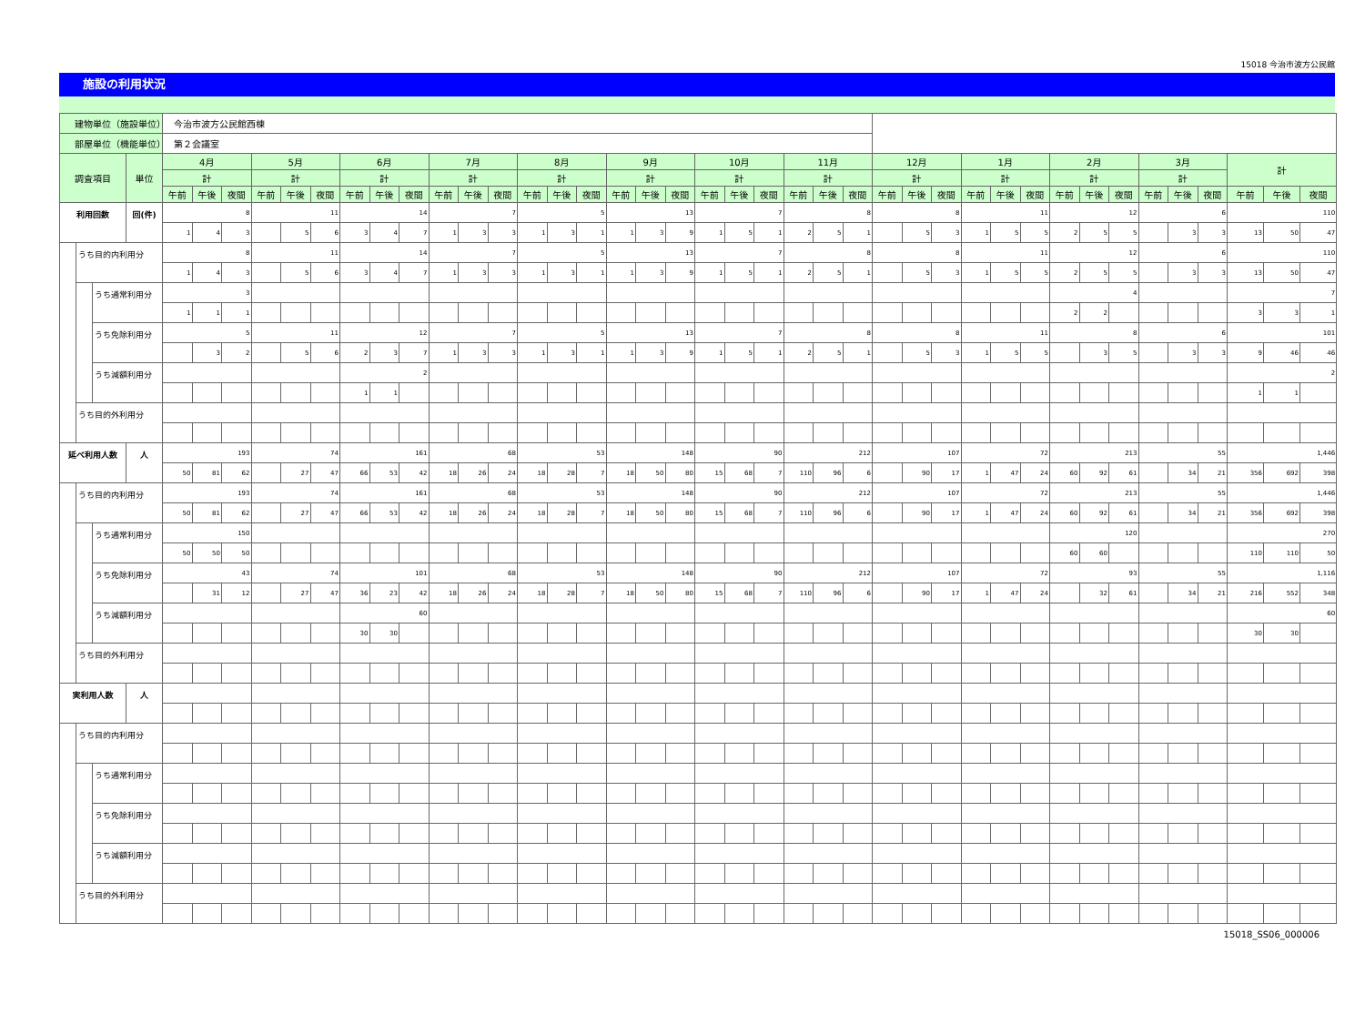15018 今治市波方公民館
施設の利用状況
| 建物単位（施設単位） | | | | 今治市波方公民館西棟 | | | | | | | | | | | | | | | | | | | | | | | | | | | | | | | | | | | | | | |
| 部屋単位（機能単位） | | | | 第２会議室 | | | | | | | | | | | | | | | | | | | | | | | | | | | | | | | | | | | | | | |
| 調査項目 | | | 単位 | 4月 | | | 5月 | | | 6月 | | | 7月 | | | 8月 | | | 9月 | | | 10月 | | | 11月 | | | 12月 | | | 1月 | | | 2月 | | | 3月 | | | 計 | | |
| | | | | 計 | | | 計 | | | 計 | | | 計 | | | 計 | | | 計 | | | 計 | | | 計 | | | 計 | | | 計 | | | 計 | | | 計 | | | | | |
| | | | | 午前 | 午後 | 夜間 | 午前 | 午後 | 夜間 | 午前 | 午後 | 夜間 | 午前 | 午後 | 夜間 | 午前 | 午後 | 夜間 | 午前 | 午後 | 夜間 | 午前 | 午後 | 夜間 | 午前 | 午後 | 夜間 | 午前 | 午後 | 夜間 | 午前 | 午後 | 夜間 | 午前 | 午後 | 夜間 | 午前 | 午後 | 夜間 | 午前 | 午後 | 夜間 |
| 利用回数 | | | 回(件) | 8 | | | 11 | | | 14 | | | 7 | | | 5 | | | 13 | | | 7 | | | 8 | | | 8 | | | 11 | | | 12 | | | 6 | | | 110 | | |
| | | | | 1 | 4 | 3 | | 5 | 6 | 3 | 4 | 7 | 1 | 3 | 3 | 1 | 3 | 1 | 1 | 3 | 9 | 1 | 5 | 1 | 2 | 5 | 1 | | 5 | 3 | 1 | 5 | 5 | 2 | 5 | 5 | | 3 | 3 | 13 | 50 | 47 |
| | うち目的内利用分 | | | 8 | | | 11 | | | 14 | | | 7 | | | 5 | | | 13 | | | 7 | | | 8 | | | 8 | | | 11 | | | 12 | | | 6 | | | 110 | | |
| | | | | 1 | 4 | 3 | | 5 | 6 | 3 | 4 | 7 | 1 | 3 | 3 | 1 | 3 | 1 | 1 | 3 | 9 | 1 | 5 | 1 | 2 | 5 | 1 | | 5 | 3 | 1 | 5 | 5 | 2 | 5 | 5 | | 3 | 3 | 13 | 50 | 47 |
| | | うち通常利用分 | | 3 | | | | | | | | | | | | | | | | | | | | | | | | | | | | | | 4 | | | | | | 7 | | |
| | | | | 1 | 1 | 1 | | | | | | | | | | | | | | | | | | | | | | | | | | | | 2 | 2 | | | | | 3 | 3 | 1 |
| | | うち免除利用分 | | 5 | | | 11 | | | 12 | | | 7 | | | 5 | | | 13 | | | 7 | | | 8 | | | 8 | | | 11 | | | 8 | | | 6 | | | 101 | | |
| | | | | | 3 | 2 | | 5 | 6 | 2 | 3 | 7 | 1 | 3 | 3 | 1 | 3 | 1 | 1 | 3 | 9 | 1 | 5 | 1 | 2 | 5 | 1 | | 5 | 3 | 1 | 5 | 5 | | 3 | 5 | | 3 | 3 | 9 | 46 | 46 |
| | | うち減額利用分 | | | | | | | | 2 | | | | | | | | | | | | | | | | | | | | | | | | | | | | | | 2 | | |
| | | | | | | | | | | 1 | 1 | | | | | | | | | | | | | | | | | | | | | | | | | | | | | 1 | 1 | |
| | うち目的外利用分 | | | | | | | | | | | | | | | | | | | | | | | | | | | | | | | | | | | | | | | | | |
| 延べ利用人数 | | | 人 | 193 | | | 74 | | | 161 | | | 68 | | | 53 | | | 148 | | | 90 | | | 212 | | | 107 | | | 72 | | | 213 | | | 55 | | | 1,446 | | |
| | | | | 50 | 81 | 62 | | 27 | 47 | 66 | 53 | 42 | 18 | 26 | 24 | 18 | 28 | 7 | 18 | 50 | 80 | 15 | 68 | 7 | 110 | 96 | 6 | | 90 | 17 | 1 | 47 | 24 | 60 | 92 | 61 | | 34 | 21 | 356 | 692 | 398 |
| | うち目的内利用分 | | | 193 | | | 74 | | | 161 | | | 68 | | | 53 | | | 148 | | | 90 | | | 212 | | | 107 | | | 72 | | | 213 | | | 55 | | | 1,446 | | |
| | | | | 50 | 81 | 62 | | 27 | 47 | 66 | 53 | 42 | 18 | 26 | 24 | 18 | 28 | 7 | 18 | 50 | 80 | 15 | 68 | 7 | 110 | 96 | 6 | | 90 | 17 | 1 | 47 | 24 | 60 | 92 | 61 | | 34 | 21 | 356 | 692 | 398 |
| | | うち通常利用分 | | 150 | | | | | | | | | | | | | | | | | | | | | | | | | | | | | | 120 | | | | | | 270 | | |
| | | | | 50 | 50 | 50 | | | | | | | | | | | | | | | | | | | | | | | | | | | | 60 | 60 | | | | | 110 | 110 | 50 |
| | | うち免除利用分 | | 43 | | | 74 | | | 101 | | | 68 | | | 53 | | | 148 | | | 90 | | | 212 | | | 107 | | | 72 | | | 93 | | | 55 | | | 1,116 | | |
| | | | | | 31 | 12 | | 27 | 47 | 36 | 23 | 42 | 18 | 26 | 24 | 18 | 28 | 7 | 18 | 50 | 80 | 15 | 68 | 7 | 110 | 96 | 6 | | 90 | 17 | 1 | 47 | 24 | | 32 | 61 | | 34 | 21 | 216 | 552 | 348 |
| | | うち減額利用分 | | | | | | | | 60 | | | | | | | | | | | | | | | | | | | | | | | | | | | | | | 60 | | |
| | | | | | | | | | | 30 | 30 | | | | | | | | | | | | | | | | | | | | | | | | | | | | | 30 | 30 | |
| | うち目的外利用分 | | | | | | | | | | | | | | | | | | | | | | | | | | | | | | | | | | | | | | | | | |
| 実利用人数 | | | 人 | | | | | | | | | | | | | | | | | | | | | | | | | | | | | | | | | | | | | | | |
| | うち目的内利用分 | | | | | | | | | | | | | | | | | | | | | | | | | | | | | | | | | | | | | | | | | |
| | | うち通常利用分 | | | | | | | | | | | | | | | | | | | | | | | | | | | | | | | | | | | | | | | | |
| | | うち免除利用分 | | | | | | | | | | | | | | | | | | | | | | | | | | | | | | | | | | | | | | | | |
| | | うち減額利用分 | | | | | | | | | | | | | | | | | | | | | | | | | | | | | | | | | | | | | | | | |
| | うち目的外利用分 | | | | | | | | | | | | | | | | | | | | | | | | | | | | | | | | | | | | | | | | | |
15018_SS06_000006